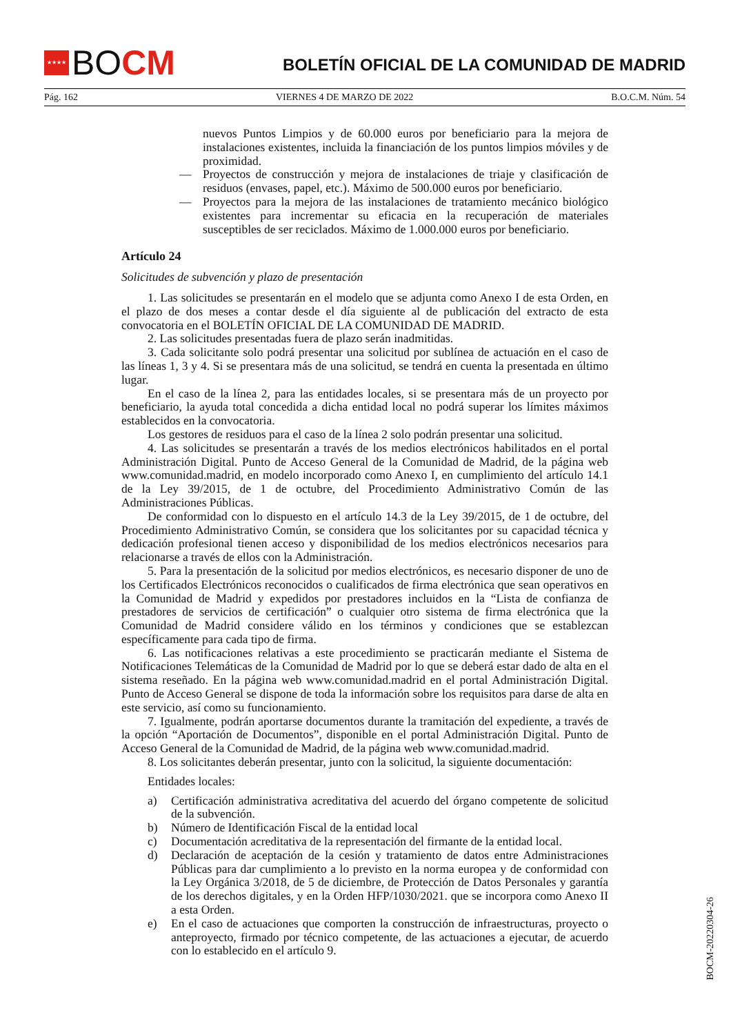★★★★
BO CM
BOLETÍN OFICIAL DE LA COMUNIDAD DE MADRID
Pág. 162 VIERNES 4 DE MARZO DE 2022 B.O.C.M. Núm. 54
nuevos Puntos Limpios y de 60.000 euros por beneficiario para la mejora de instalaciones existentes, incluida la financiación de los puntos limpios móviles y de proximidad.
— Proyectos de construcción y mejora de instalaciones de triaje y clasificación de residuos (envases, papel, etc.). Máximo de 500.000 euros por beneficiario.
— Proyectos para la mejora de las instalaciones de tratamiento mecánico biológico existentes para incrementar su eficacia en la recuperación de materiales susceptibles de ser reciclados. Máximo de 1.000.000 euros por beneficiario.
Artículo 24
Solicitudes de subvención y plazo de presentación
1. Las solicitudes se presentarán en el modelo que se adjunta como Anexo I de esta Orden, en el plazo de dos meses a contar desde el día siguiente al de publicación del extracto de esta convocatoria en el BOLETÍN OFICIAL DE LA COMUNIDAD DE MADRID.
2. Las solicitudes presentadas fuera de plazo serán inadmitidas.
3. Cada solicitante solo podrá presentar una solicitud por sublínea de actuación en el caso de las líneas 1, 3 y 4. Si se presentara más de una solicitud, se tendrá en cuenta la presentada en último lugar.
En el caso de la línea 2, para las entidades locales, si se presentara más de un proyecto por beneficiario, la ayuda total concedida a dicha entidad local no podrá superar los límites máximos establecidos en la convocatoria.
Los gestores de residuos para el caso de la línea 2 solo podrán presentar una solicitud.
4. Las solicitudes se presentarán a través de los medios electrónicos habilitados en el portal Administración Digital. Punto de Acceso General de la Comunidad de Madrid, de la página web www.comunidad.madrid, en modelo incorporado como Anexo I, en cumplimiento del artículo 14.1 de la Ley 39/2015, de 1 de octubre, del Procedimiento Administrativo Común de las Administraciones Públicas.
De conformidad con lo dispuesto en el artículo 14.3 de la Ley 39/2015, de 1 de octubre, del Procedimiento Administrativo Común, se considera que los solicitantes por su capacidad técnica y dedicación profesional tienen acceso y disponibilidad de los medios electrónicos necesarios para relacionarse a través de ellos con la Administración.
5. Para la presentación de la solicitud por medios electrónicos, es necesario disponer de uno de los Certificados Electrónicos reconocidos o cualificados de firma electrónica que sean operativos en la Comunidad de Madrid y expedidos por prestadores incluidos en la “Lista de confianza de prestadores de servicios de certificación” o cualquier otro sistema de firma electrónica que la Comunidad de Madrid considere válido en los términos y condiciones que se establezcan específicamente para cada tipo de firma.
6. Las notificaciones relativas a este procedimiento se practicarán mediante el Sistema de Notificaciones Telemáticas de la Comunidad de Madrid por lo que se deberá estar dado de alta en el sistema reseñado. En la página web www.comunidad.madrid en el portal Administración Digital. Punto de Acceso General se dispone de toda la información sobre los requisitos para darse de alta en este servicio, así como su funcionamiento.
7. Igualmente, podrán aportarse documentos durante la tramitación del expediente, a través de la opción “Aportación de Documentos”, disponible en el portal Administración Digital. Punto de Acceso General de la Comunidad de Madrid, de la página web www.comunidad.madrid.
8. Los solicitantes deberán presentar, junto con la solicitud, la siguiente documentación:
Entidades locales:
a) Certificación administrativa acreditativa del acuerdo del órgano competente de solicitud de la subvención.
b) Número de Identificación Fiscal de la entidad local
c) Documentación acreditativa de la representación del firmante de la entidad local.
d) Declaración de aceptación de la cesión y tratamiento de datos entre Administraciones Públicas para dar cumplimiento a lo previsto en la norma europea y de conformidad con la Ley Orgánica 3/2018, de 5 de diciembre, de Protección de Datos Personales y garantía de los derechos digitales, y en la Orden HFP/1030/2021. que se incorpora como Anexo II a esta Orden.
e) En el caso de actuaciones que comporten la construcción de infraestructuras, proyecto o anteproyecto, firmado por técnico competente, de las actuaciones a ejecutar, de acuerdo con lo establecido en el artículo 9.
BOCM-20220304-26